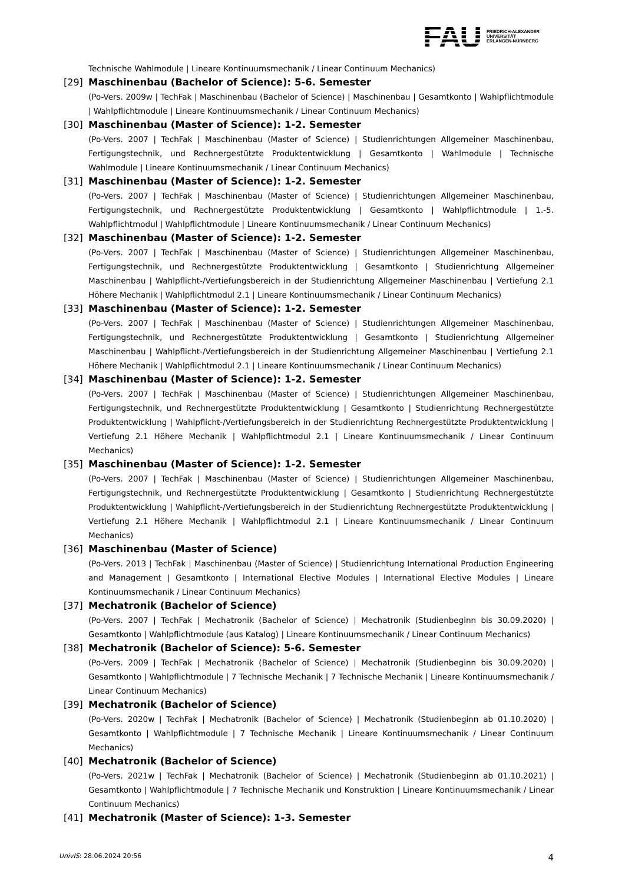FAU
FRIEDRICH-ALEXANDER
UNIVERSITÄT
ERLANGEN-NÜRNBERG
Technische Wahlmodule | Lineare Kontinuumsmechanik / Linear Continuum Mechanics)
[29]
Maschinenbau (Bachelor of Science): 5-6. Semester
(Po-Vers. 2009w | TechFak | Maschinenbau (Bachelor of Science) | Maschinenbau | Gesamtkonto | Wahlpflichtmodule | Wahlpflichtmodule | Lineare Kontinuumsmechanik / Linear Continuum Mechanics)
[30]
Maschinenbau (Master of Science): 1-2. Semester
(Po-Vers. 2007 | TechFak | Maschinenbau (Master of Science) | Studienrichtungen Allgemeiner Maschinenbau, Fertigungstechnik, und Rechnergestützte Produktentwicklung | Gesamtkonto | Wahlmodule | Technische Wahlmodule | Lineare Kontinuumsmechanik / Linear Continuum Mechanics)
[31]
Maschinenbau (Master of Science): 1-2. Semester
(Po-Vers. 2007 | TechFak | Maschinenbau (Master of Science) | Studienrichtungen Allgemeiner Maschinenbau, Fertigungstechnik, und Rechnergestützte Produktentwicklung | Gesamtkonto | Wahlpflichtmodule | 1.-5. Wahlpflichtmodul | Wahlpflichtmodule | Lineare Kontinuumsmechanik / Linear Continuum Mechanics)
[32]
Maschinenbau (Master of Science): 1-2. Semester
(Po-Vers. 2007 | TechFak | Maschinenbau (Master of Science) | Studienrichtungen Allgemeiner Maschinenbau, Fertigungstechnik, und Rechnergestützte Produktentwicklung | Gesamtkonto | Studienrichtung Allgemeiner Maschinenbau | Wahlpflicht-/Vertiefungsbereich in der Studienrichtung Allgemeiner Maschinenbau | Vertiefung 2.1 Höhere Mechanik | Wahlpflichtmodul 2.1 | Lineare Kontinuumsmechanik / Linear Continuum Mechanics)
[33]
Maschinenbau (Master of Science): 1-2. Semester
(Po-Vers. 2007 | TechFak | Maschinenbau (Master of Science) | Studienrichtungen Allgemeiner Maschinenbau, Fertigungstechnik, und Rechnergestützte Produktentwicklung | Gesamtkonto | Studienrichtung Allgemeiner Maschinenbau | Wahlpflicht-/Vertiefungsbereich in der Studienrichtung Allgemeiner Maschinenbau | Vertiefung 2.1 Höhere Mechanik | Wahlpflichtmodul 2.1 | Lineare Kontinuumsmechanik / Linear Continuum Mechanics)
[34]
Maschinenbau (Master of Science): 1-2. Semester
(Po-Vers. 2007 | TechFak | Maschinenbau (Master of Science) | Studienrichtungen Allgemeiner Maschinenbau, Fertigungstechnik, und Rechnergestützte Produktentwicklung | Gesamtkonto | Studienrichtung Rechnergestützte Produktentwicklung | Wahlpflicht-/Vertiefungsbereich in der Studienrichtung Rechnergestützte Produktentwicklung | Vertiefung 2.1 Höhere Mechanik | Wahlpflichtmodul 2.1 | Lineare Kontinuumsmechanik / Linear Continuum Mechanics)
[35]
Maschinenbau (Master of Science): 1-2. Semester
(Po-Vers. 2007 | TechFak | Maschinenbau (Master of Science) | Studienrichtungen Allgemeiner Maschinenbau, Fertigungstechnik, und Rechnergestützte Produktentwicklung | Gesamtkonto | Studienrichtung Rechnergestützte Produktentwicklung | Wahlpflicht-/Vertiefungsbereich in der Studienrichtung Rechnergestützte Produktentwicklung | Vertiefung 2.1 Höhere Mechanik | Wahlpflichtmodul 2.1 | Lineare Kontinuumsmechanik / Linear Continuum Mechanics)
[36]
Maschinenbau (Master of Science)
(Po-Vers. 2013 | TechFak | Maschinenbau (Master of Science) | Studienrichtung International Production Engineering and Management | Gesamtkonto | International Elective Modules | International Elective Modules | Lineare Kontinuumsmechanik / Linear Continuum Mechanics)
[37]
Mechatronik (Bachelor of Science)
(Po-Vers. 2007 | TechFak | Mechatronik (Bachelor of Science) | Mechatronik (Studienbeginn bis 30.09.2020) | Gesamtkonto | Wahlpflichtmodule (aus Katalog) | Lineare Kontinuumsmechanik / Linear Continuum Mechanics)
[38]
Mechatronik (Bachelor of Science): 5-6. Semester
(Po-Vers. 2009 | TechFak | Mechatronik (Bachelor of Science) | Mechatronik (Studienbeginn bis 30.09.2020) | Gesamtkonto | Wahlpflichtmodule | 7 Technische Mechanik | 7 Technische Mechanik | Lineare Kontinuumsmechanik / Linear Continuum Mechanics)
[39]
Mechatronik (Bachelor of Science)
(Po-Vers. 2020w | TechFak | Mechatronik (Bachelor of Science) | Mechatronik (Studienbeginn ab 01.10.2020) | Gesamtkonto | Wahlpflichtmodule | 7 Technische Mechanik | Lineare Kontinuumsmechanik / Linear Continuum Mechanics)
[40]
Mechatronik (Bachelor of Science)
(Po-Vers. 2021w | TechFak | Mechatronik (Bachelor of Science) | Mechatronik (Studienbeginn ab 01.10.2021) | Gesamtkonto | Wahlpflichtmodule | 7 Technische Mechanik und Konstruktion | Lineare Kontinuumsmechanik / Linear Continuum Mechanics)
[41]
Mechatronik (Master of Science): 1-3. Semester
UnivIS: 28.06.2024 20:56 4